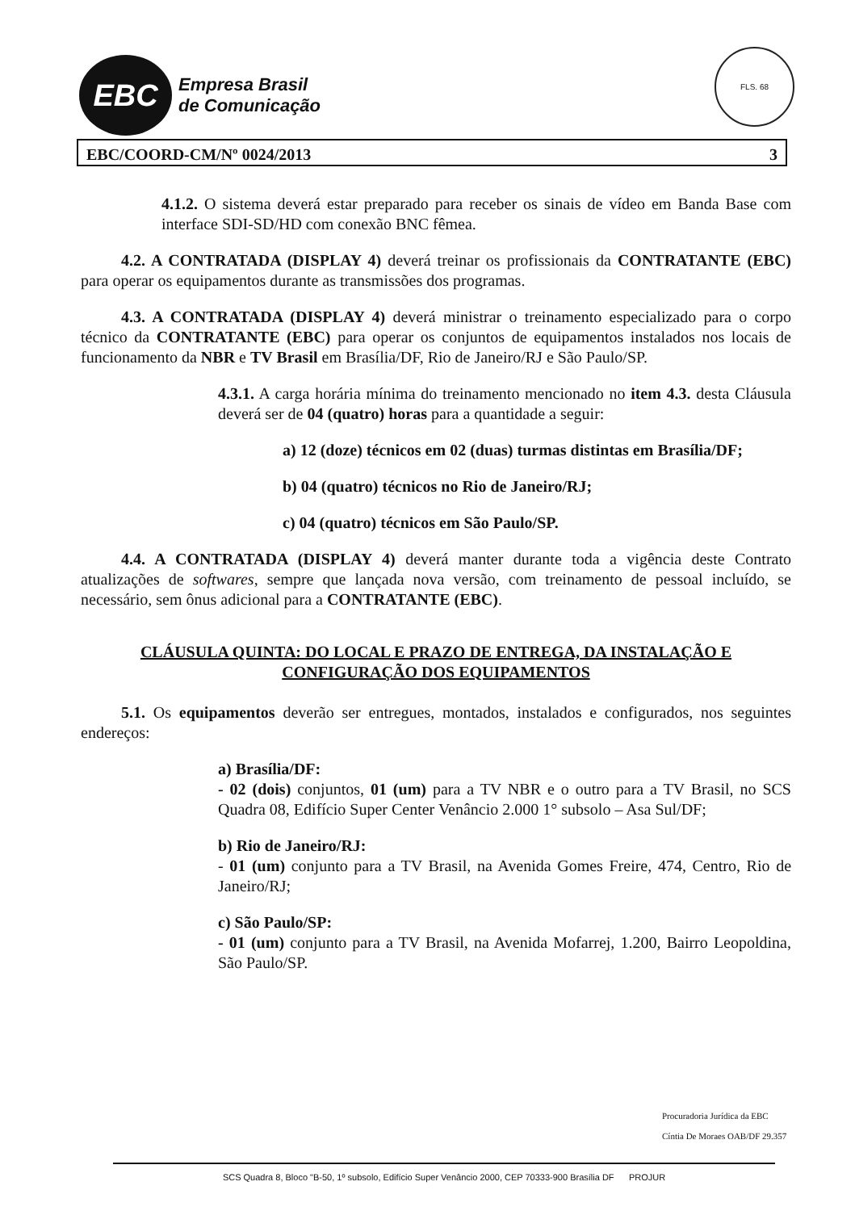EBC
Empresa Brasil
de Comunicação
FLS. 68
EBC/COORD-CM/Nº 0024/2013 3
4.1.2. O sistema deverá estar preparado para receber os sinais de vídeo em Banda Base com interface SDI-SD/HD com conexão BNC fêmea.
4.2. A CONTRATADA (DISPLAY 4) deverá treinar os profissionais da CONTRATANTE (EBC) para operar os equipamentos durante as transmissões dos programas.
4.3. A CONTRATADA (DISPLAY 4) deverá ministrar o treinamento especializado para o corpo técnico da CONTRATANTE (EBC) para operar os conjuntos de equipamentos instalados nos locais de funcionamento da NBR e TV Brasil em Brasília/DF, Rio de Janeiro/RJ e São Paulo/SP.
4.3.1. A carga horária mínima do treinamento mencionado no item 4.3. desta Cláusula deverá ser de 04 (quatro) horas para a quantidade a seguir:
a) 12 (doze) técnicos em 02 (duas) turmas distintas em Brasília/DF;
b) 04 (quatro) técnicos no Rio de Janeiro/RJ;
c) 04 (quatro) técnicos em São Paulo/SP.
4.4. A CONTRATADA (DISPLAY 4) deverá manter durante toda a vigência deste Contrato atualizações de softwares, sempre que lançada nova versão, com treinamento de pessoal incluído, se necessário, sem ônus adicional para a CONTRATANTE (EBC).
CLÁUSULA QUINTA: DO LOCAL E PRAZO DE ENTREGA, DA INSTALAÇÃO E CONFIGURAÇÃO DOS EQUIPAMENTOS
5.1. Os equipamentos deverão ser entregues, montados, instalados e configurados, nos seguintes endereços:
a) Brasília/DF:
- 02 (dois) conjuntos, 01 (um) para a TV NBR e o outro para a TV Brasil, no SCS Quadra 08, Edifício Super Center Venâncio 2.000 1° subsolo – Asa Sul/DF;
b) Rio de Janeiro/RJ:
- 01 (um) conjunto para a TV Brasil, na Avenida Gomes Freire, 474, Centro, Rio de Janeiro/RJ;
c) São Paulo/SP:
- 01 (um) conjunto para a TV Brasil, na Avenida Mofarrej, 1.200, Bairro Leopoldina, São Paulo/SP.
Procuradoria Jurídica da EBC
Cíntia De Moraes OAB/DF 29.357
SCS Quadra 8, Bloco "B-50, 1º subsolo, Edifício Super Venâncio 2000, CEP 70333-900 Brasília DF PROJUR